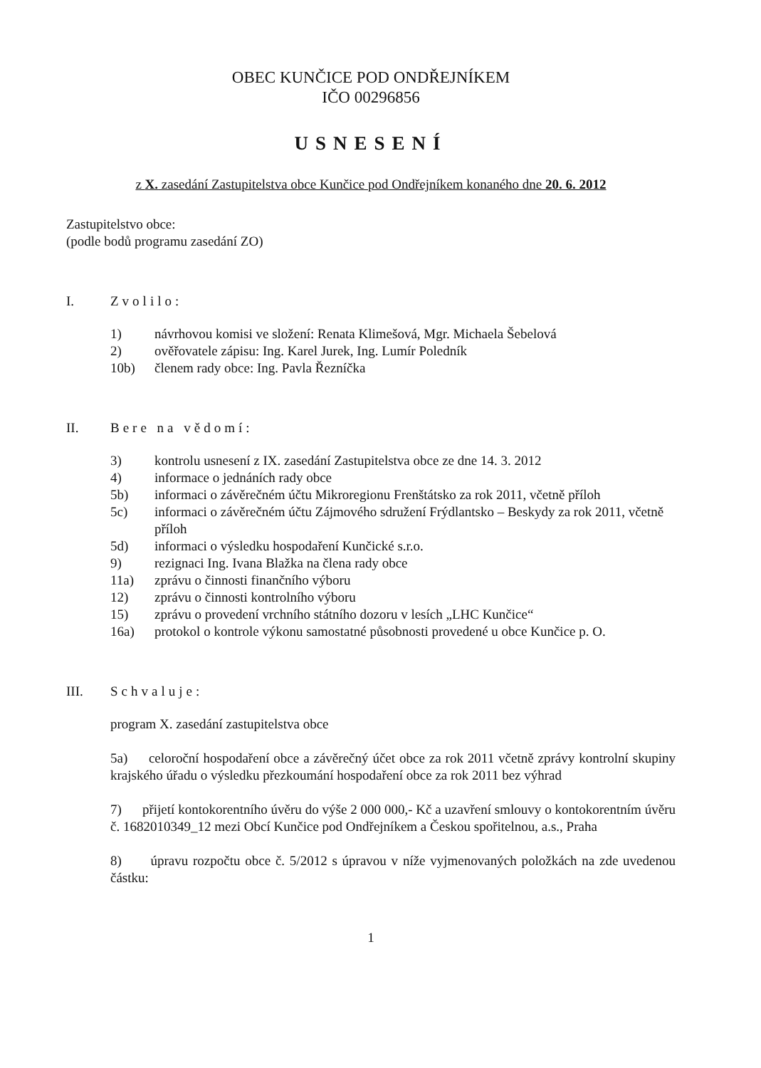OBEC KUNČICE POD ONDŘEJNÍKEM
IČO 00296856
USNESENÍ
z X. zasedání Zastupitelstva obce Kunčice pod Ondřejníkem konaného dne 20. 6. 2012
Zastupitelstvo obce:
(podle bodů programu zasedání ZO)
I. Zvolilo:
1) návrhovou komisi ve složení: Renata Klimešová, Mgr. Michaela Šebelová
2) ověřovatele zápisu: Ing. Karel Jurek, Ing. Lumír Poledník
10b) členem rady obce: Ing. Pavla Řezníčka
II. Bere na vědomí:
3) kontrolu usnesení z IX. zasedání Zastupitelstva obce ze dne 14. 3. 2012
4) informace o jednáních rady obce
5b) informaci o závěrečném účtu Mikroregionu Frenštátsko za rok 2011, včetně příloh
5c) informaci o závěrečném účtu Zájmového sdružení Frýdlantsko – Beskydy za rok 2011, včetně příloh
5d) informaci o výsledku hospodaření Kunčické s.r.o.
9) rezignaci Ing. Ivana Blažka na člena rady obce
11a) zprávu o činnosti finančního výboru
12) zprávu o činnosti kontrolního výboru
15) zprávu o provedení vrchního státního dozoru v lesích „LHC Kunčice“
16a) protokol o kontrole výkonu samostatné působnosti provedené u obce Kunčice p. O.
III. Schvaluje:
program X. zasedání zastupitelstva obce
5a) celoroční hospodaření obce a závěrečný účet obce za rok 2011 včetně zprávy kontrolní skupiny krajského úřadu o výsledku přezkoumání hospodaření obce za rok 2011 bez výhrad
7) přijetí kontokorentního úvěru do výše 2 000 000,- Kč a uzavření smlouvy o kontokorentním úvěru č. 1682010349_12 mezi Obcí Kunčice pod Ondřejníkem a Českou spořitelnou, a.s., Praha
8) úpravu rozpočtu obce č. 5/2012 s úpravou v níže vyjmenovaných položkách na zde uvedenou částku:
1